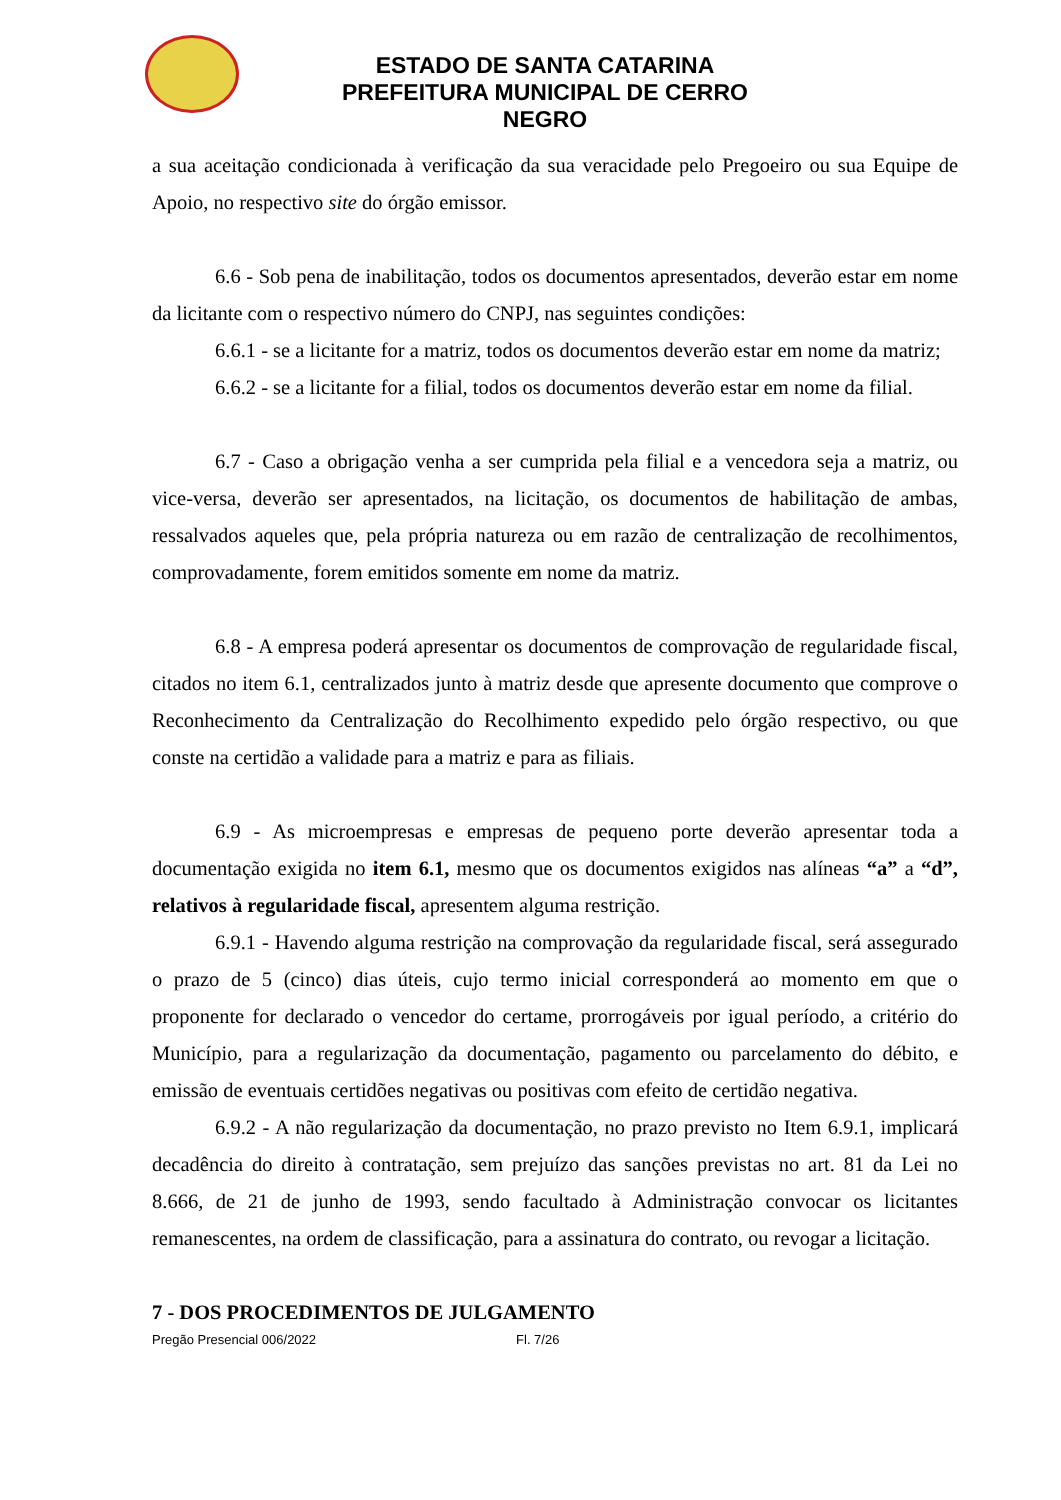ESTADO DE SANTA CATARINA
PREFEITURA MUNICIPAL DE CERRO NEGRO
a sua aceitação condicionada à verificação da sua veracidade pelo Pregoeiro ou sua Equipe de Apoio, no respectivo site do órgão emissor.
6.6 - Sob pena de inabilitação, todos os documentos apresentados, deverão estar em nome da licitante com o respectivo número do CNPJ, nas seguintes condições:
6.6.1 - se a licitante for a matriz, todos os documentos deverão estar em nome da matriz;
6.6.2 - se a licitante for a filial, todos os documentos deverão estar em nome da filial.
6.7 - Caso a obrigação venha a ser cumprida pela filial e a vencedora seja a matriz, ou vice-versa, deverão ser apresentados, na licitação, os documentos de habilitação de ambas, ressalvados aqueles que, pela própria natureza ou em razão de centralização de recolhimentos, comprovadamente, forem emitidos somente em nome da matriz.
6.8 - A empresa poderá apresentar os documentos de comprovação de regularidade fiscal, citados no item 6.1, centralizados junto à matriz desde que apresente documento que comprove o Reconhecimento da Centralização do Recolhimento expedido pelo órgão respectivo, ou que conste na certidão a validade para a matriz e para as filiais.
6.9 - As microempresas e empresas de pequeno porte deverão apresentar toda a documentação exigida no item 6.1, mesmo que os documentos exigidos nas alíneas “a” a “d”, relativos à regularidade fiscal, apresentem alguma restrição.
6.9.1 - Havendo alguma restrição na comprovação da regularidade fiscal, será assegurado o prazo de 5 (cinco) dias úteis, cujo termo inicial corresponderá ao momento em que o proponente for declarado o vencedor do certame, prorrogáveis por igual período, a critério do Município, para a regularização da documentação, pagamento ou parcelamento do débito, e emissão de eventuais certidões negativas ou positivas com efeito de certidão negativa.
6.9.2 - A não regularização da documentação, no prazo previsto no Item 6.9.1, implicará decadência do direito à contratação, sem prejuízo das sanções previstas no art. 81 da Lei no 8.666, de 21 de junho de 1993, sendo facultado à Administração convocar os licitantes remanescentes, na ordem de classificação, para a assinatura do contrato, ou revogar a licitação.
7 - DOS PROCEDIMENTOS DE JULGAMENTO
Pregão Presencial 006/2022 Fl. 7/26